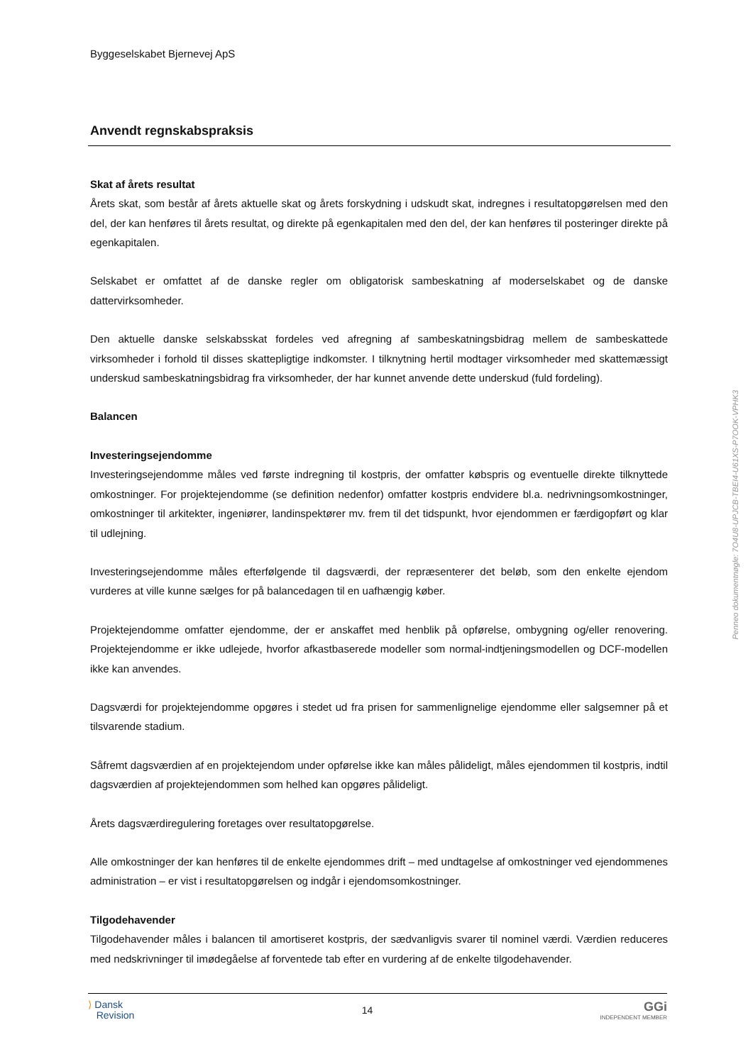Byggeselskabet Bjernevej ApS
Anvendt regnskabspraksis
Skat af årets resultat
Årets skat, som består af årets aktuelle skat og årets forskydning i udskudt skat, indregnes i resultatopgørelsen med den del, der kan henføres til årets resultat, og direkte på egenkapitalen med den del, der kan henføres til posteringer direkte på egenkapitalen.
Selskabet er omfattet af de danske regler om obligatorisk sambeskatning af moderselskabet og de danske dattervirksomheder.
Den aktuelle danske selskabsskat fordeles ved afregning af sambeskatningsbidrag mellem de sambeskattede virksomheder i forhold til disses skattepligtige indkomster. I tilknytning hertil modtager virksomheder med skattemæssigt underskud sambeskatningsbidrag fra virksomheder, der har kunnet anvende dette underskud (fuld fordeling).
Balancen
Investeringsejendomme
Investeringsejendomme måles ved første indregning til kostpris, der omfatter købspris og eventuelle direkte tilknyttede omkostninger. For projektejendomme (se definition nedenfor) omfatter kostpris endvidere bl.a. nedrivningsomkostninger, omkostninger til arkitekter, ingeniører, landinspektører mv. frem til det tidspunkt, hvor ejendommen er færdigopført og klar til udlejning.
Investeringsejendomme måles efterfølgende til dagsværdi, der repræsenterer det beløb, som den enkelte ejendom vurderes at ville kunne sælges for på balancedagen til en uafhængig køber.
Projektejendomme omfatter ejendomme, der er anskaffet med henblik på opførelse, ombygning og/eller renovering. Projektejendomme er ikke udlejede, hvorfor afkastbaserede modeller som normal-indtjeningsmodellen og DCF-modellen ikke kan anvendes.
Dagsværdi for projektejendomme opgøres i stedet ud fra prisen for sammenlignelige ejendomme eller salgsemner på et tilsvarende stadium.
Såfremt dagsværdien af en projektejendom under opførelse ikke kan måles pålideligt, måles ejendommen til kostpris, indtil dagsværdien af projektejendommen som helhed kan opgøres pålideligt.
Årets dagsværdiregulering foretages over resultatopgørelse.
Alle omkostninger der kan henføres til de enkelte ejendommes drift – med undtagelse af omkostninger ved ejendommenes administration – er vist i resultatopgørelsen og indgår i ejendomsomkostninger.
Tilgodehavender
Tilgodehavender måles i balancen til amortiseret kostpris, der sædvanligvis svarer til nominel værdi. Værdien reduceres med nedskrivninger til imødegåelse af forventede tab efter en vurdering af de enkelte tilgodehavender.
⟩ Dansk
Revision
14
GGi
INDEPENDENT MEMBER
Penneo dokumentnøgle: 7O4U8-UPJCB-TBEI4-U61XS-P7OOK-VPHK3